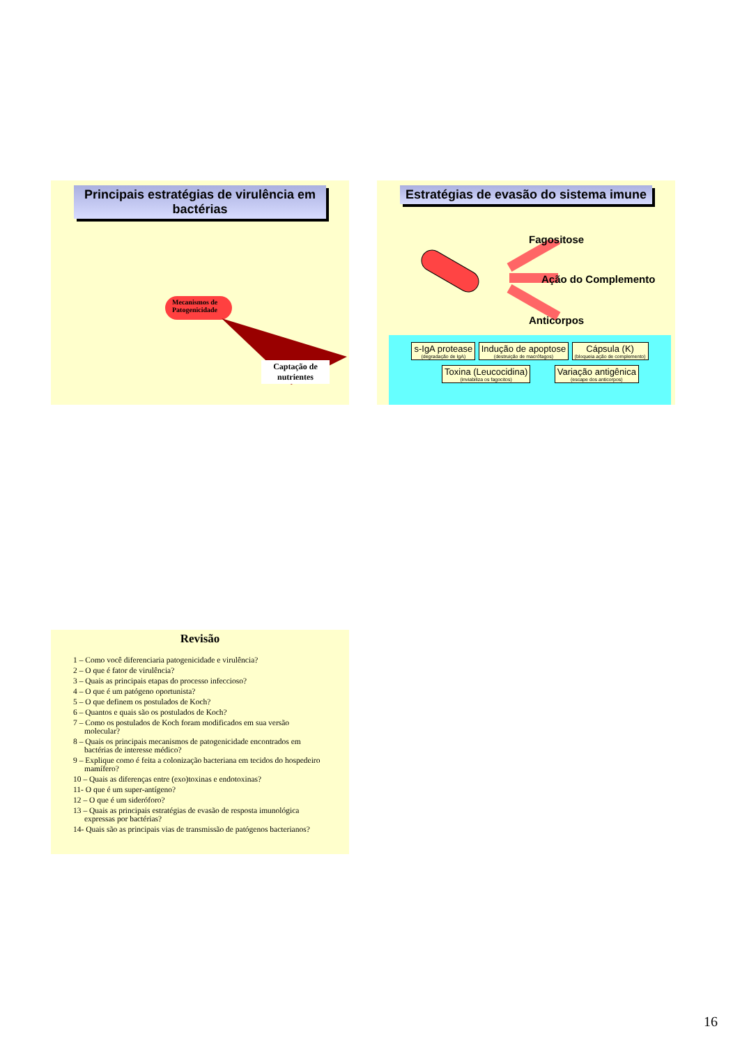Principais estratégias de virulência em bactérias
Mecanismos de Patogenicidade
Captação de nutrientes
Estratégias de evasão do sistema imune
Fagositose
Ação do Complemento
Anticorpos
s-IgA protease (degradação de IgA) Indução de apoptose (destruição de macrófagos) Cápsula (K) (bloqueia ação de complemento)
Toxina (Leucocidina) (inviabiliza os fagocitos) Variação antigênica (escape dos anticorpos)
Revisão
1 – Como você diferenciaria patogenicidade e virulência?
2 – O que é fator de virulência?
3 – Quais as principais etapas do processo infeccioso?
4 – O que é um patógeno oportunista?
5 – O que definem os postulados de Koch?
6 – Quantos e quais são os postulados de Koch?
7 – Como os postulados de Koch foram modificados em sua versão molecular?
8 – Quais os principais mecanismos de patogenicidade encontrados em bactérias de interesse médico?
9 – Explique como é feita a colonização bacteriana em tecidos do hospedeiro mamífero?
10 – Quais as diferenças entre (exo)toxinas e endotoxinas?
11- O que é um super-antígeno?
12 – O que é um sideróforo?
13 – Quais as principais estratégias de evasão de resposta imunológica expressas por bactérias?
14- Quais são as principais vias de transmissão de patógenos bacterianos?
16